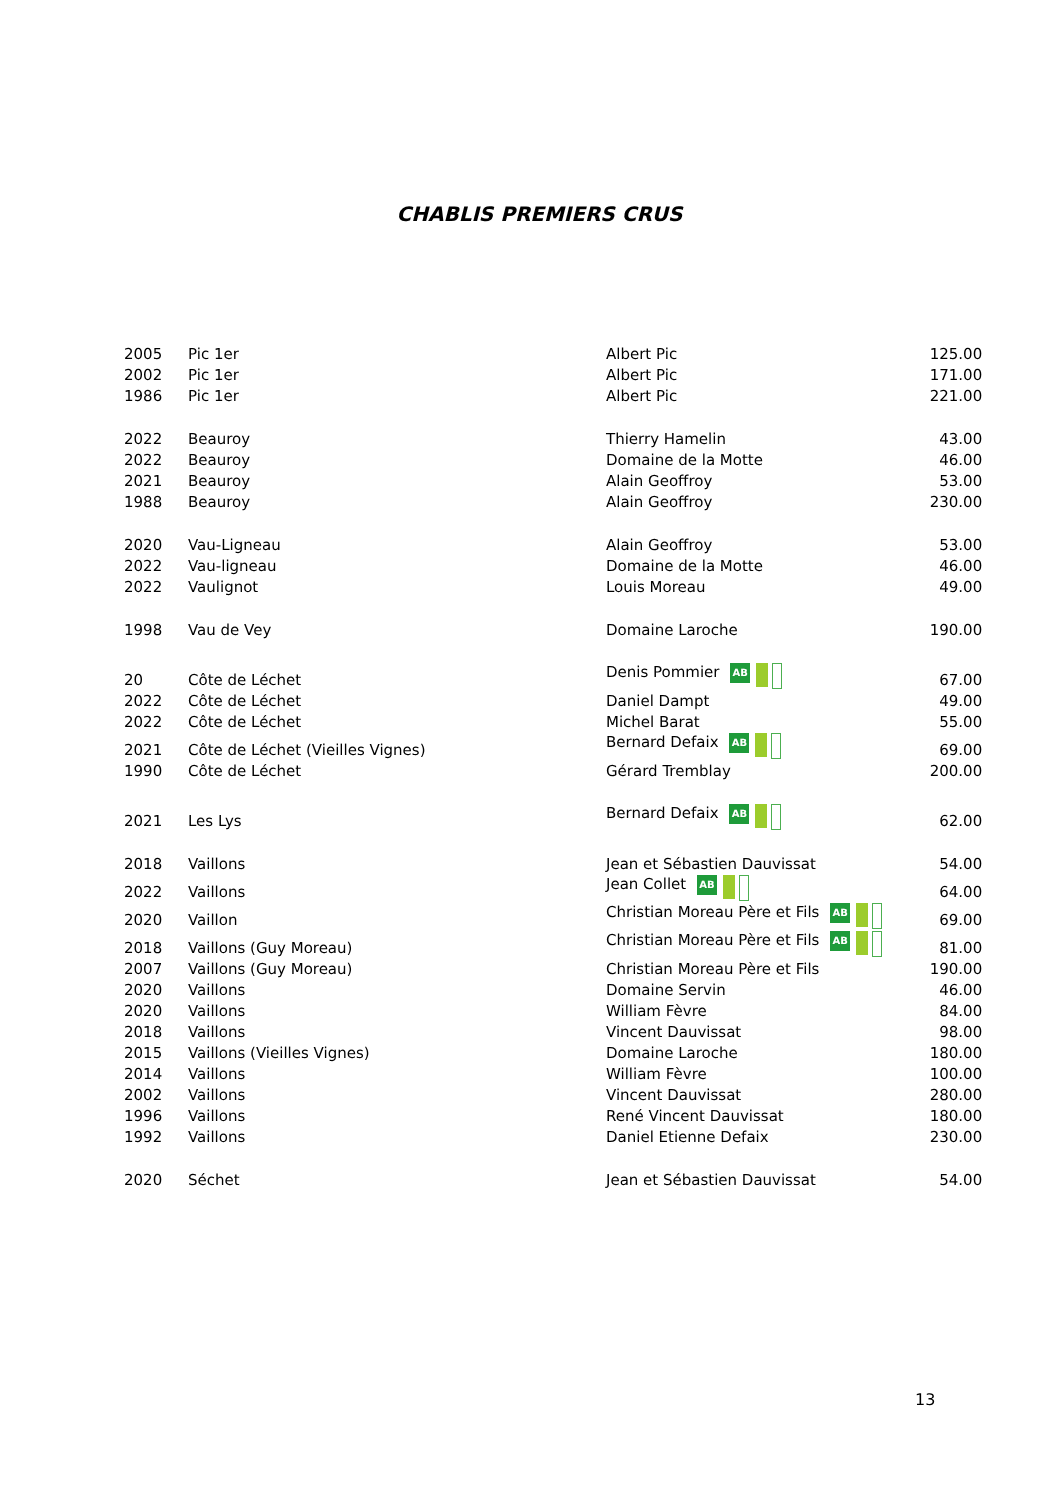CHABLIS PREMIERS CRUS
| 2005 | Pic 1er | Albert Pic | 125.00 |
| 2002 | Pic 1er | Albert Pic | 171.00 |
| 1986 | Pic 1er | Albert Pic | 221.00 |
| 2022 | Beauroy | Thierry Hamelin | 43.00 |
| 2022 | Beauroy | Domaine de la Motte | 46.00 |
| 2021 | Beauroy | Alain Geoffroy | 53.00 |
| 1988 | Beauroy | Alain Geoffroy | 230.00 |
| 2020 | Vau-Ligneau | Alain Geoffroy | 53.00 |
| 2022 | Vau-ligneau | Domaine de la Motte | 46.00 |
| 2022 | Vaulignot | Louis Moreau | 49.00 |
| 1998 | Vau de Vey | Domaine Laroche | 190.00 |
| 20 | Côte de Léchet | Denis Pommier AB | 67.00 |
| 2022 | Côte de Léchet | Daniel Dampt | 49.00 |
| 2022 | Côte de Léchet | Michel Barat | 55.00 |
| 2021 | Côte de Léchet (Vieilles Vignes) | Bernard Defaix AB | 69.00 |
| 1990 | Côte de Léchet | Gérard Tremblay | 200.00 |
| 2021 | Les Lys | Bernard Defaix AB | 62.00 |
| 2018 | Vaillons | Jean et Sébastien Dauvissat | 54.00 |
| 2022 | Vaillons | Jean Collet AB | 64.00 |
| 2020 | Vaillon | Christian Moreau Père et Fils AB | 69.00 |
| 2018 | Vaillons (Guy Moreau) | Christian Moreau Père et Fils AB | 81.00 |
| 2007 | Vaillons (Guy Moreau) | Christian Moreau Père et Fils | 190.00 |
| 2020 | Vaillons | Domaine Servin | 46.00 |
| 2020 | Vaillons | William Fèvre | 84.00 |
| 2018 | Vaillons | Vincent Dauvissat | 98.00 |
| 2015 | Vaillons (Vieilles Vignes) | Domaine Laroche | 180.00 |
| 2014 | Vaillons | William Fèvre | 100.00 |
| 2002 | Vaillons | Vincent Dauvissat | 280.00 |
| 1996 | Vaillons | René Vincent Dauvissat | 180.00 |
| 1992 | Vaillons | Daniel Etienne Defaix | 230.00 |
| 2020 | Séchet | Jean et Sébastien Dauvissat | 54.00 |
13